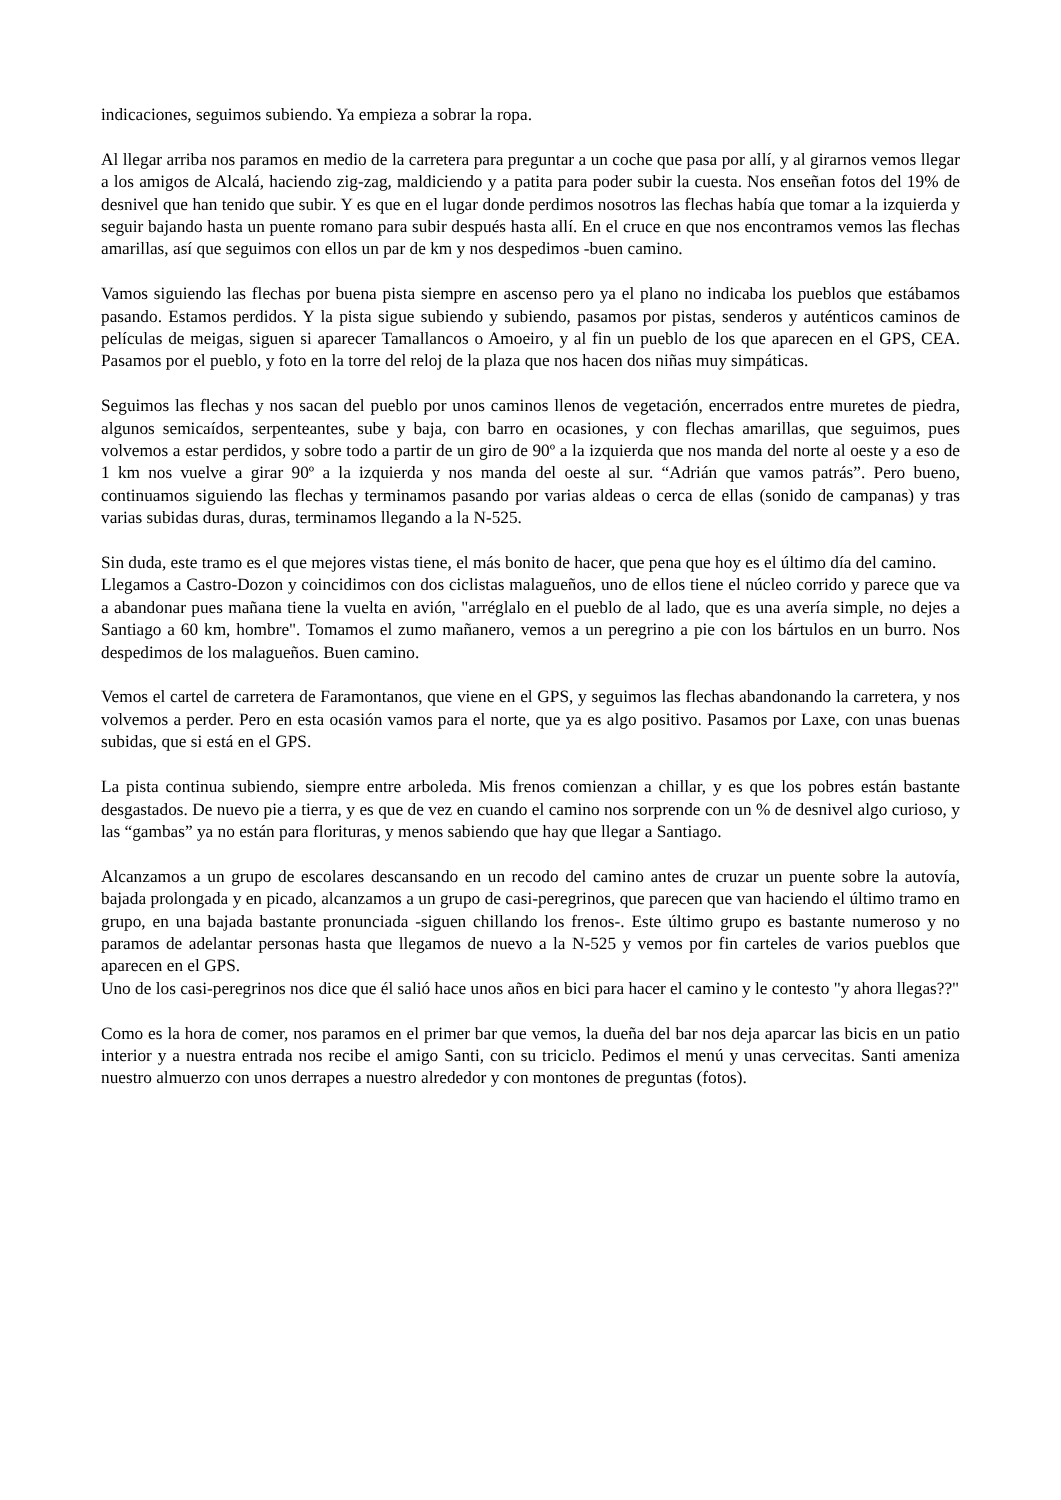indicaciones, seguimos subiendo. Ya empieza a sobrar la ropa.
Al llegar arriba nos paramos en medio de la carretera para preguntar a un coche que pasa por allí, y al girarnos vemos llegar a los amigos de Alcalá, haciendo zig-zag, maldiciendo y a patita para poder subir la cuesta. Nos enseñan fotos del 19% de desnivel que han tenido que subir. Y es que en el lugar donde perdimos nosotros las flechas había que tomar a la izquierda y seguir bajando hasta un puente romano para subir después hasta allí. En el cruce en que nos encontramos vemos las flechas amarillas, así que seguimos con ellos un par de km y nos despedimos -buen camino.
Vamos siguiendo las flechas por buena pista siempre en ascenso pero ya el plano no indicaba los pueblos que estábamos pasando. Estamos perdidos. Y la pista sigue subiendo y subiendo, pasamos por pistas, senderos y auténticos caminos de películas de meigas, siguen si aparecer Tamallancos o Amoeiro, y al fin un pueblo de los que aparecen en el GPS, CEA. Pasamos por el pueblo, y foto en la torre del reloj de la plaza que nos hacen dos niñas muy simpáticas.
Seguimos las flechas y nos sacan del pueblo por unos caminos llenos de vegetación, encerrados entre muretes de piedra, algunos semicaídos, serpenteantes, sube y baja, con barro en ocasiones, y con flechas amarillas, que seguimos, pues volvemos a estar perdidos, y sobre todo a partir de un giro de 90º a la izquierda que nos manda del norte al oeste y a eso de 1 km nos vuelve a girar 90º a la izquierda y nos manda del oeste al sur. “Adrián que vamos patrás”. Pero bueno, continuamos siguiendo las flechas y terminamos pasando por varias aldeas o cerca de ellas (sonido de campanas) y tras varias subidas duras, duras, terminamos llegando a la N-525.
Sin duda, este tramo es el que mejores vistas tiene, el más bonito de hacer, que pena que hoy es el último día del camino.
Llegamos a Castro-Dozon y coincidimos con dos ciclistas malagueños, uno de ellos tiene el núcleo corrido y parece que va a abandonar pues mañana tiene la vuelta en avión, "arréglalo en el pueblo de al lado, que es una avería simple, no dejes a Santiago a 60 km, hombre". Tomamos el zumo mañanero, vemos a un peregrino a pie con los bártulos en un burro. Nos despedimos de los malagueños. Buen camino.
Vemos el cartel de carretera de Faramontanos, que viene en el GPS, y seguimos las flechas abandonando la carretera, y nos volvemos a perder. Pero en esta ocasión vamos para el norte, que ya es algo positivo. Pasamos por Laxe, con unas buenas subidas, que si está en el GPS.
La pista continua subiendo, siempre entre arboleda. Mis frenos comienzan a chillar, y es que los pobres están bastante desgastados. De nuevo pie a tierra, y es que de vez en cuando el camino nos sorprende con un % de desnivel algo curioso, y las “gambas” ya no están para florituras, y menos sabiendo que hay que llegar a Santiago.
Alcanzamos a un grupo de escolares descansando en un recodo del camino antes de cruzar un puente sobre la autovía, bajada prolongada y en picado, alcanzamos a un grupo de casi-peregrinos, que parecen que van haciendo el último tramo en grupo, en una bajada bastante pronunciada -siguen chillando los frenos-. Este último grupo es bastante numeroso y no paramos de adelantar personas hasta que llegamos de nuevo a la N-525 y vemos por fin carteles de varios pueblos que aparecen en el GPS.
Uno de los casi-peregrinos nos dice que él salió hace unos años en bici para hacer el camino y le contesto "y ahora llegas??"
Como es la hora de comer, nos paramos en el primer bar que vemos, la dueña del bar nos deja aparcar las bicis en un patio interior y a nuestra entrada nos recibe el amigo Santi, con su triciclo. Pedimos el menú y unas cervecitas. Santi ameniza nuestro almuerzo con unos derrapes a nuestro alrededor y con montones de preguntas (fotos).